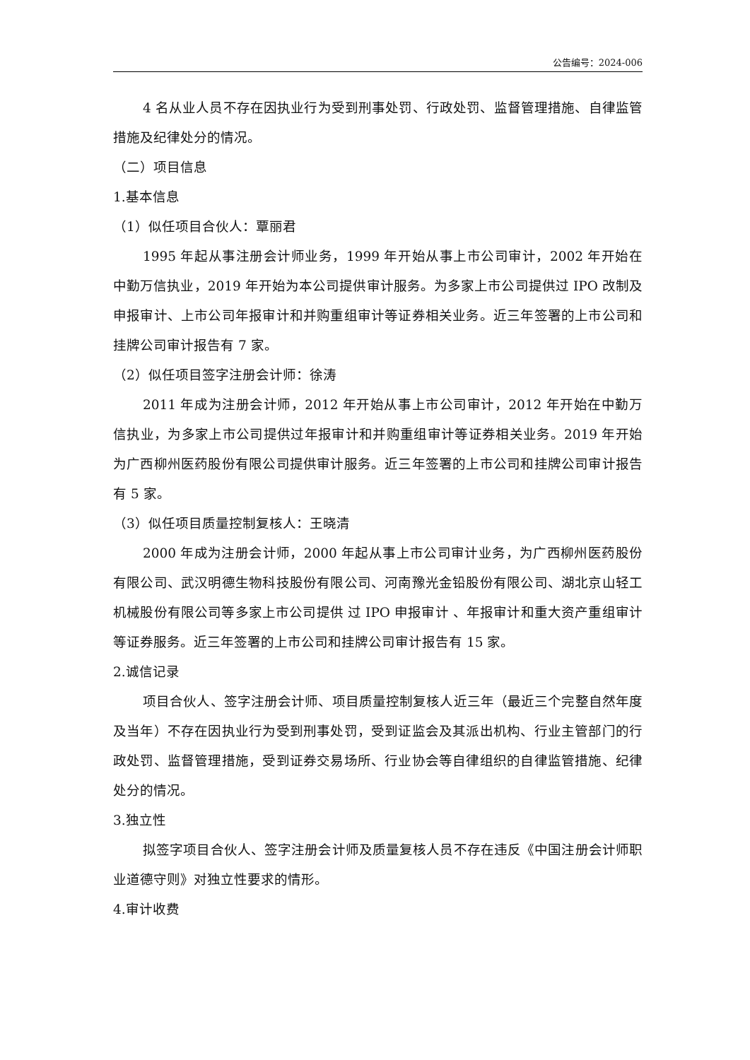公告编号：2024-006
4 名从业人员不存在因执业行为受到刑事处罚、行政处罚、监督管理措施、自律监管措施及纪律处分的情况。
（二）项目信息
1.基本信息
（1）似任项目合伙人：覃丽君
1995 年起从事注册会计师业务，1999 年开始从事上市公司审计，2002 年开始在中勤万信执业，2019 年开始为本公司提供审计服务。为多家上市公司提供过 IPO 改制及申报审计、上市公司年报审计和并购重组审计等证券相关业务。近三年签署的上市公司和挂牌公司审计报告有 7 家。
（2）似任项目签字注册会计师：徐涛
2011 年成为注册会计师，2012 年开始从事上市公司审计，2012 年开始在中勤万信执业，为多家上市公司提供过年报审计和并购重组审计等证券相关业务。2019 年开始为广西柳州医药股份有限公司提供审计服务。近三年签署的上市公司和挂牌公司审计报告有 5 家。
（3）似任项目质量控制复核人：王晓清
2000 年成为注册会计师，2000 年起从事上市公司审计业务，为广西柳州医药股份有限公司、武汉明德生物科技股份有限公司、河南豫光金铅股份有限公司、湖北京山轻工机械股份有限公司等多家上市公司提供 过 IPO 申报审计 、年报审计和重大资产重组审计等证券服务。近三年签署的上市公司和挂牌公司审计报告有 15 家。
2.诚信记录
项目合伙人、签字注册会计师、项目质量控制复核人近三年（最近三个完整自然年度及当年）不存在因执业行为受到刑事处罚，受到证监会及其派出机构、行业主管部门的行政处罚、监督管理措施，受到证券交易场所、行业协会等自律组织的自律监管措施、纪律处分的情况。
3.独立性
拟签字项目合伙人、签字注册会计师及质量复核人员不存在违反《中国注册会计师职业道德守则》对独立性要求的情形。
4.审计收费